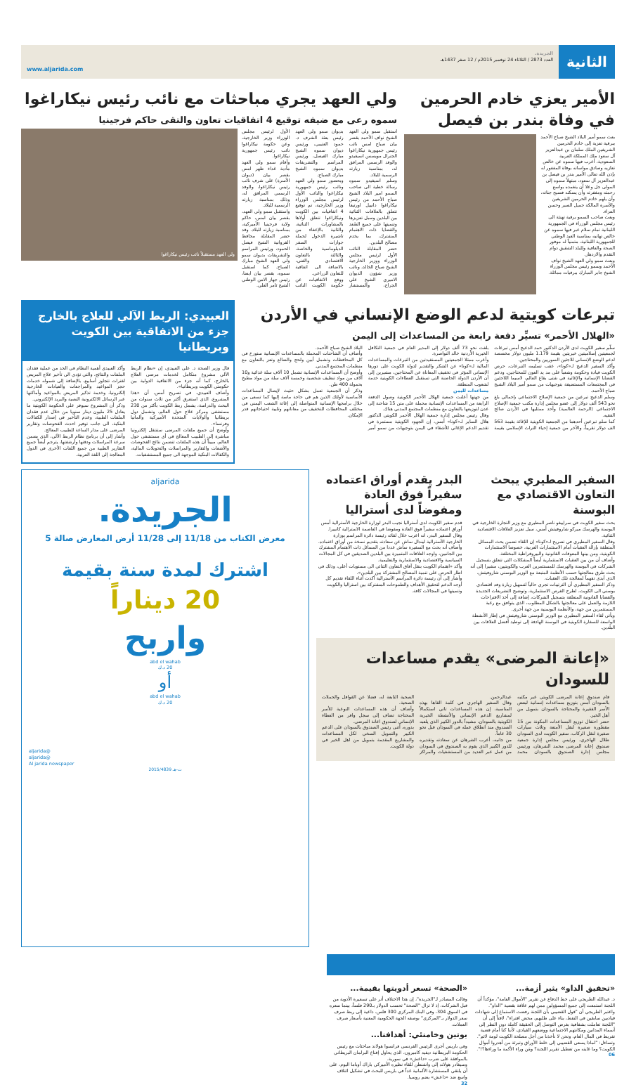الثانية
الجريدة.
العدد 2873 / الثلاثاء 24 نوفمبر 2015م / 12 صفر 1437هـ
www.aljarida.com
الأمير يعزي خادم الحرمين في وفاة بندر بن فيصل
بعث سمو أمير البلاد الشيخ صباح الأحمد ببرقية تعزية إلى خادم الحرمين الشريفين الملك سلمان بن عبدالعزيز آل سعود ملك المملكة العربية السعودية، أعرب فيها سموه عن خالص تعازيه وصادق مواساته بوفاة المغفور له بإذن الله تعالى الأمير بندر بن فيصل بن عبدالعزيز آل سعود، مبتهلاً سموه إلى المولى جل وعلا أن يتغمده بواسع رحمته ومغفرته وأن يسكنه فسيح جناته، وأن يلهم خادم الحرمين الشريفين والأسرة المالكة جميل الصبر وحسن العزاء.
وبعث صاحب السمو برقية تهنئة الى رئيس مجلس الوزراء في الجمهورية اللبنانية تمام سلام عبر فيها سموه عن خالص تهانيه بمناسبة العيد الوطني للجمهورية اللبنانية، متمنياً له موفور الصحة والعافية وللبلد الشقيق دوام التقدم والازدهار.
وبعث سمو ولي العهد الشيخ نواف الأحمد وسمو رئيس مجلس الوزراء الشيخ جابر المبارك ببرقيات مماثلة.
ولي العهد يجري مباحثات مع نائب رئيس نيكاراغوا
سموه رعى مع ضيفه توقيع 4 اتفاقيات تعاون والتقى حاكم فرجينيا
استقبل سمو ولي العهد الشيخ نواف الأحمد بقصر بيان صباح امس نائب رئيس جمهورية نيكاراغوا الجنرال مويسس اسيفيدو والوفد الرسمي المرافق له، بمناسبة زيارته الرسمية للبلاد.
وسلم اسيفيدو سموه رسالة خطية الى صاحب السمو امير البلاد الشيخ صباح الأحمد من رئيس نيكاراغوا دانييل اورتيغا تتعلق بالعلاقات الثنائية بين البلدين وسبل تعزيزها وتنميتها على جميع الصُعد والقضايا ذات الاهتمام المشترك، بما يخدم مصالح البلدين.
حضر المقابلة النائب الأول لرئيس مجلس الوزراء ووزير الخارجية الشيخ صباح الخالد، ونائب وزير شؤون الديوان الاميري الشيخ علي الجراح، والمستشار بديوان سمو ولي العهد رئيس بعثة الشرف د. حمود العتيبي، ورئيس ديوان سموه الشيخ مبارك الفيصل، ورئيس المراسم والتشريفات بديوان سموه الشيخ مبارك الصباح.
وبحضور سمو ولي العهد ونائب رئيس جمهورية نيكاراغوا والنائب الأول لرئيس مجلس الوزراء وزير الخارجية، تم توقيع 4 اتفاقيات بين الكويت ونيكاراغوا تتعلق أولاها بالمشاورات الثنائية، والثانية بالإعفاء من تاشيرة الدخول لحملة جوازات السفر الدبلوماسية والخاصة، والثالثة بالتعاون الاقتصادي والفني، بالاضافة الى اتفاقية للتعاون الزراعي.
ووقع الاتفاقيات عن حكومة الكويت النائب الأول لرئيس مجلس الوزراء وزير الخارجية، وعن حكومة نيكاراغوا نائب رئيس جمهورية نيكاراغوا.
وأقام سمو ولي العهد مأدبة غداء ظهر امس بقصر بيان (ديوان الأسرة) على شرف نائب رئيس نيكاراغوا، والوفد الرسمي المرافق له، وذلك بمناسبة زيارته الرسمية للبلاد.
واستقبل سمو ولي العهد، بقصر بيان امس، حاكم ولاية فرجينيا الأميركية، بمناسبة زيارته للبلاد. وقد حضر المقابلة محافظ الفروانية الشيخ فيصل الحمود، ورئيس المراسم والتشريفات بديوان سمو ولي العهد الشيخ مبارك الصباح. كما استقبل سموه، بقصر بيان ايضا، رئيس جهاز الامن الوطني الشيخ ثامر العلي.
ولي العهد مستقبلاً نائب رئيس نيكاراغوا
تبرعات كويتية لدعم الوضع الإنساني في الأردن
«الهلال الأحمر» تسيِّر دفعة رابعة من المساعدات إلى اليمن
سلّم سفير الكويت لدى الأردن الدكتور حمد الدعيج أمس تبرعات لجمعيتين إسلاميتين خيريتين بقيمة 1.179 مليون دولار مخصصة لدعم الوضع الإنساني للاجئين السوريين والمحتاجين.
وأكد السفير الدعيج لـ«كونا»، عقب تسليمه التبرعات، حرص الكويت قيادة وحكومة وشعباً على مد يد العون للمحتاجين، ودعم القضايا الإنسانية والإغاثية في شتى بقاع العالم، لاسيما اللاجئين في المجتمعات المستضيفة بتوجيهات من سمو أمير البلاد الشيخ صباح الأحمد.
وسلم الدعيج تبرعين من جمعية الإصلاح الاجتماعي بإجمالي بلغ نحو 543 ألف دولار إلى عضو مجلس إدارة مكتب جمعية الإصلاح الاجتماعي (الرحمة العالمية) وأحد ممثليها في الأردن صالح الفقيه.
كما سلم تبرعين أحدهما من الجمعية الكويتية للإغاثة بقيمة 563 الف دولار تقريباً، والآخر من جمعية إحياء التراث الإسلامي بقيمة بلغت نحو 73 ألف دولار إلى المدير العام في جمعية التكافل الخيرية الأردنية خالد النواصرة.
وأعرب ممثلا الجمعيتين المستفيدتين من التبرعات والمساعدات المالية لـ«كونا» عن الشكر والتقدير لدولة الكويت على دورها الإنساني المؤثر في تخفيف المعاناة عن المحتاجين، مشيرين إلى أن الأردن الدولة الحاضنة التي تستقبل العطاءات الكويتية خدمة لشعوب المنطقة.
مساعدات لليمن
من جهتها أعلنت جمعية الهلال الأحمر الكويتية وصول الدفعة الرابعة من المساعدات الإنسانية محملة على متن 15 شاحنة إلى عدن لتوزيعها بالتعاون مع منظمات المجتمع المدني هناك.
وقال رئيس مجلس إدارة جمعية الهلال الأحمر الكويتي الدكتور هلال الساير لـ«كونا» أمس، إن الجهود الكويتية مستمرة في تقديم الدعم الإغاثي للأشقاء في اليمن بتوجيهات من سمو أمير البلاد الشيخ صباح الأحمد.
وأضاف أن الشاحنات المحملة بالمساعدات الإنسانية ستوزع في كل المحافظات وتشمل أبين ولحج والضالع وتعز بالتعاون مع منظمات المجتمع المدني.
وأوضح أن المساعدات الإنسانية تشمل 10 آلاف سلة غذائية و10 آلاف من مواد تنظيف شخصية وخمسة آلاف سلة من مواد مطبخ بحمولة 400 طن.
وذكر أن الجمعية تعمل بشكل حثيث لإيصال المساعدات الأساسية لأولئك الذين هم في حاجة ماسة إليها كما تسعى من خلال برامجها الإنسانية المتواصلة إلى إغاثة الشعب اليمني في مختلف المحافظات للتخفيف من معاناتهم وتلبية احتياجاتهم قدر الإمكان.
العبيدي: الربط الآلي للعلاج بالخارج جزء من الاتفاقية بين الكويت وبريطانيا
قال وزير الصحة د. علي العبيدي، إن «نظام الربط الآلي مشروع متكامل لخدمات مرضى العلاج بالخارج، كما أنه جزء من الاتفاقية الدولية بين حكومتي الكويت وبريطانيا».
وأضاف العبيدي، في تصريح أمس، أن «هذا المشروع، الذي استغرق أكثر من ثلاث سنوات من البحث والدراسة، يشمل ربط الكويت بأكثر من 230 مستشفى ومركز علاج حول العالم، وتشمل دول بريطانيا والولايات المتحدة الأميركية وألمانيا وفرنسا».
وأوضح أن جميع ملفات المرضى ستنتقل إلكترونيا مباشرة إلى الطبيب المعالج في أي مستشفى حول العالم، مبيناً أن هذه الملفات تتضمن نتائج الفحوصات والأشعات والتقارير والمراسلات والتحويلات المالية، والكفالات البنكية الموجهة الى جميع المستشفيات.
وأكد العبيدي أهمية النظام في الحد من عملية فقدان الملفات والنتائج، والتي تؤدي الى تأخير علاج المريض لفترات تتجاوز أسابيع، بالإضافة إلى شموله خدمات حجز المواعيد والمراجعات والعيادات الخارجية إلكترونيا، وخدمة تذكير المريض بالمواعيد وأماكنها عبر الرسائل الالكترونية النصية والبريد الإلكتروني.
وذكر أن المشروع سيوفر على الحكومة الكويتية ما يعادل 25 مليون دينار سنويا من خلال عدم فقدان الملفات الطبية، وعدم التأخير في إصدار الكفالات البنكية، الى جانب توفير احدث الفحوصات وتقارير المرضى على مدار الساعة للطبيب المعالج.
وأشار إلى أن برنامج نظام الربط الآلي، الذي يضمن سرعة المراسلات ودقتها وأرشفتها، يترجم أيضاً جميع التقارير الطبية من جميع اللغات الأخرى في الدول المعالجة إلى اللغة العربية.
السفير المطيري يبحث التعاون الاقتصادي مع البوسنة
بحث سفير الكويت في سراييفو ناصر المطيري مع وزير التجارة الخارجية في البوسنة والهرسك ميركو شاروفيتش أمس، سبل تعزيز العلاقات الاقتصادية الثنائية.
وقال السفير المطيري في تصريح لـ«كونا» إن اللقاء تضمن بحث المسائل المتعلقة بإزالة العقبات أمام الاستثمارات العربية، خصوصا الاستثمارات الكويتية، ومن بينها المعوقات القانونية والبيروقراطية المختلفة.
وأضاف أن من بين العقبات الاستثمارية أيضاً المشكلات التي تتعلق بتسجيل الشركات في البوسنة والهرسك للمستثمرين العرب والكويتيين، مشيرا إلى أنه بحث طرق معالجتها حسب الأنظمة المتبعة مع الوزير البوسني شاروفيتش، الذي أبدى تفهماً لمعالجة تلك العقبات.
وذكر السفير المطيري أن الترتيبات تجري حالياً لتسهيل زيارة وفد اقتصادي بوسني الى الكويت، لطرح الفرص الاستثمارية، وتوضيح التشريعات الجديدة والقضايا القانونية المتعلقة بتسجيل الشركات، إضافة إلى أخذ الاقتراحات اللازمة والعمل على معالجتها بالشكل المطلوب، الذي يتوافق مع رغبة المستثمرين من جهة، والأنظمة البوسنية من جهة أخرى.
ويأتي لقاء السفير المطيري مع الوزير البوسني شاروفيتش في إطار الأنشطة الواسعة للسفارة الكويتية في البوسنة الهادفة إلى توطيد أفضل العلاقات بين البلدين.
البدر يقدم أوراق اعتماده سفيراً فوق العادة ومفوضاً لدى أستراليا
قدم سفير الكويت لدى أستراليا نجيب البدر لوزارة الخارجية الأسترالية أمس أوراق اعتماده سفيراً فوق العادة ومفوضا في العاصمة الاسترالية كانبيرا.
وقال السفير البدر، انه اعرب خلال لقائه رئيسة دائرة المراسم بوزارة الخارجية الأسترالية ليندال ساش عن سعادته بتقديم نسخة من أوراق اعتماده.
وأضاف أنه بحث مع السفيرة ساش عددا من المسائل ذات الاهتمام المشترك بين الجانبين، واوجه العلاقات المتميزة بين البلدين الصديقين في كل المجالات السياسية والاقتصادية والاستثمارية والتعليمية.
وأكد «اهتمام الكويت بنقل آفاق التعاون الثنائي الى مستويات أعلى، وذلك في اطار الحرص على تنمية المصالح المشتركة بين البلدين».
وأشار إلى أن رئيسة دائرة المراسم الأسترالية أكدت أثناء اللقاء تقديم كل أوجه الدعم لتحقيق الأهداف والطموحات المشتركة بين استراليا والكويت وتنميتها في المجالات كافة.
«إعانة المرضى» يقدم مساعدات للسودان
قام صندوق إعانة المرضى الكويتي عبر مكتبه بالسودان أمس بتوزيع مساعدات إنسانية لبعض الأسر الفقيرة والمحتاجة بالسودان بتمويل من أهل الخير.
حضر احتفال توزيع المساعدات المكونة من 15 مقطورة صغيرة لنقل الأمتعة وثلاث سيارات صغيرة لنقل الركاب، سفير الكويت لدى السودان طلال الهاجري، ورئيس مجلس إدارة جمعية صندوق إعانة المرضى محمد الشرهان، ورئيس مجلس إدارة الصندوق بالسودان محمد عبدالرحمن.
وقال السفير الهاجري في كلمة القاها بهذه المناسبة، إن هذه المساعدات تاتي استكمالاً لمشاريع الدعم الإنساني والأنشطة الخيرية الكويتية بالسودان، مشيداً بالدور الكبير الذي يلعبه الصندوق منذ انطلاق عمله في السودان قبل نحو 30 عاماً.
من جانبه، أعرب الشرهان عن سعادته وتقديره للدور الكبير الذي يقوم به الصندوق في السودان من عمل عبر العديد من المستشفيات والمراكز الصحية التابعة له، فضلا عن القوافل والحملات الصحية.
وأضاف أن هذه المساعدات النوعية للأسر المحتاجة تضاف إلى سجل وافر من العطاء الإنساني لصندوق اعانة المرضى.
بدوره، أثنى رئيس الصندوق بالسودان على الدعم الكبير والتمويل السخي لكل المساعدات والمشاريع المقدمة بتمويل من اهل الخير في دولة الكويت.
aljarida
الجريدة.
معرض الكتاب من 11/18 إلى 11/28 أرض المعارض صالة 5
اشترك لمدة سنة بقيمة
20 ديناراً
واربح
abd el wahab
20 د.ك
أو
abd el wahab
20 د.ك
@aljarida
@aljarida
Al jarida newspaper
ت-هـ 2015/4839
«تحقيق الداو» يثير أزمة...
د. عبدالله الطريجي على خط الدفاع عن تقرير "الأموال العامة"، مؤكداً أن اللجنة استمعت إلى جميع المسؤولين ممن لهم علاقة بقضية "الداو".
واعتبر الطريجي أن "قول القضيبي بأن اللجنة رفضت الاستماع إلى شهادات قياديين سابقين في النفط، بناء على طلبهم، محض افتراء"، لافتاً إلى أن "اللجنة تعاملت بشفافية بغرض التوصل إلى الحقيقة كاملة دون النظر إلى أسماء المدانين ومكانتهم الاجتماعية ووضعهم القيادي، لأننا كنا أمام قضية تفريط في المال العام، ونحن لا نأخذنا من أجل مصلحة الكويت لومة لائم".
وتساءل: "لماذا يسعى القضيبي إلى خلط الأوراق وتبرئة من أهدروا أموال الكويت؟ وما غايته من تعطيل تقرير اللجنة؟ ومَن وراء الأكمة ما وراءها؟!".
06
«الصحة» تسعر أدويتها بقيمة...
وقالت المصادر لـ"الجريدة"، إن هذا الاختلاف أثر على تسعيرة الأدوية من قبل الشركات، إذ لا تزال "الصحة" تحسب الدولار بـ290 فلساً، بينما سعره في السوق 304، وفي البنك المركزي 300 فلس، داعية إلى ربط صرف سعر الدولار بـ"المركزي" بوصفه الجهة الحكومية المعنية بأسعار صرف العملات.
بوتين وخامنئي: أهدافنا...
وفي باريس أجرى الرئيس الفرنسي فرانسوا هولاند مباحثات مع رئيس الحكومة البريطانية ديفيد كاميرون، الذي يحاول إقناع البرلمان البريطاني بالموافقة على ضرب «داعش» في سورية.
وسيغادر هولاند إلى واشنطن للقاء نظيره الأميركي باراك أوباما اليوم، على أن يلتقي المستشارة الألمانية غداً في باريس للبحث في تشكيل ائتلاف واسع ضد «داعش» يضم روسيا.
32